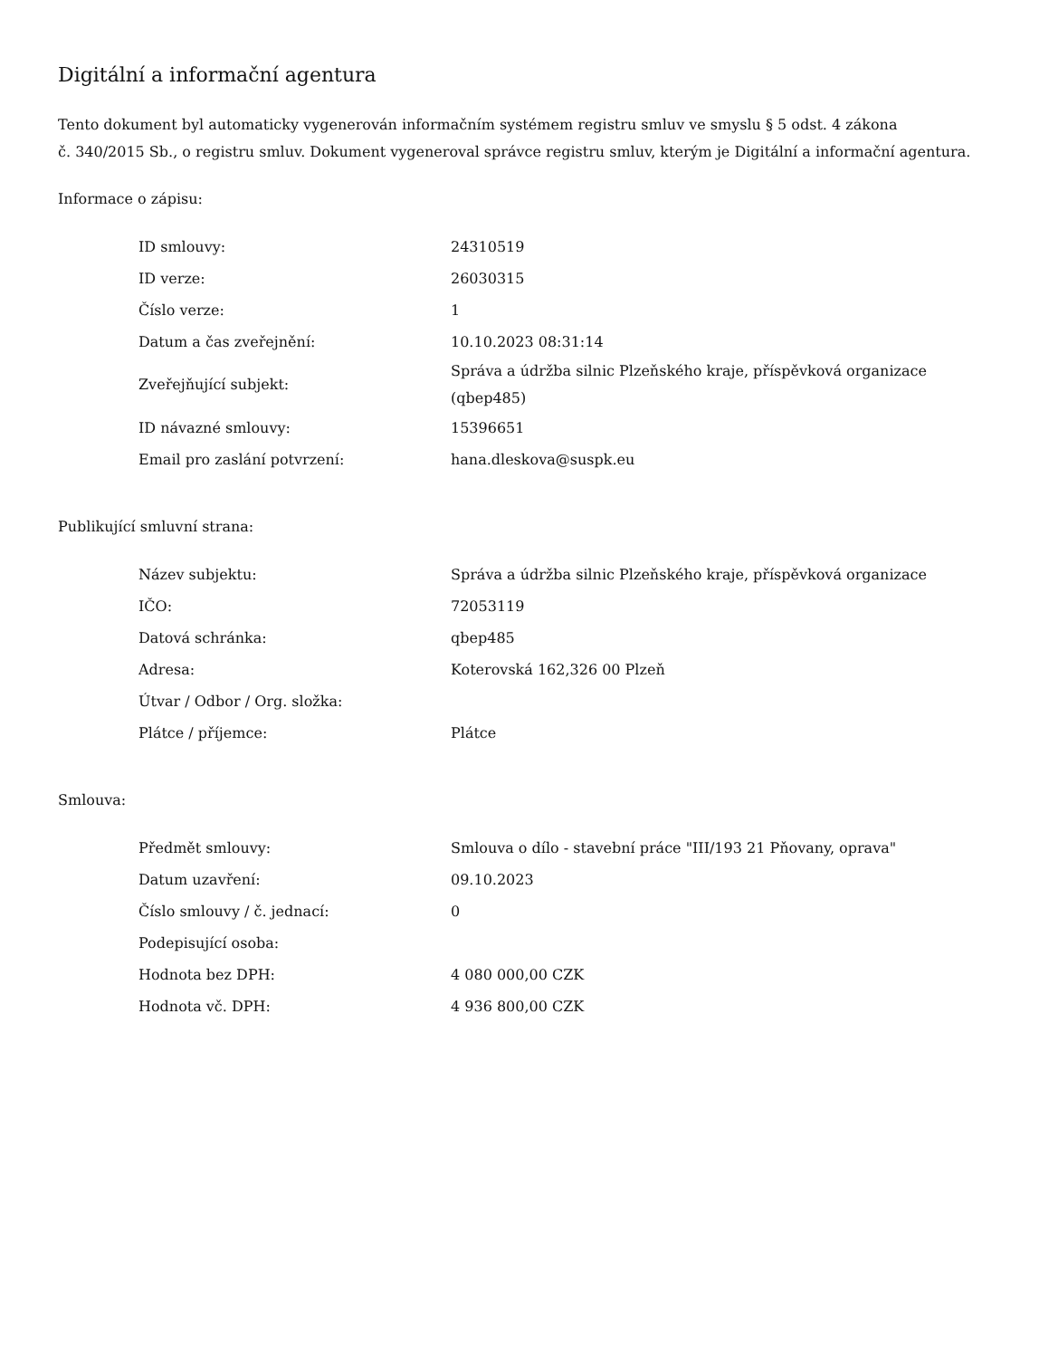Digitální a informační agentura
Tento dokument byl automaticky vygenerován informačním systémem registru smluv ve smyslu § 5 odst. 4 zákona
č. 340/2015 Sb., o registru smluv. Dokument vygeneroval správce registru smluv, kterým je Digitální a informační agentura.
Informace o zápisu:
| ID smlouvy: | 24310519 |
| ID verze: | 26030315 |
| Číslo verze: | 1 |
| Datum a čas zveřejnění: | 10.10.2023 08:31:14 |
| Zveřejňující subjekt: | Správa a údržba silnic Plzeňského kraje, příspěvková organizace (qbep485) |
| ID návazné smlouvy: | 15396651 |
| Email pro zaslání potvrzení: | hana.dleskova@suspk.eu |
Publikující smluvní strana:
| Název subjektu: | Správa a údržba silnic Plzeňského kraje, příspěvková organizace |
| IČO: | 72053119 |
| Datová schránka: | qbep485 |
| Adresa: | Koterovská 162,326 00 Plzeň |
| Útvar / Odbor / Org. složka: | |
| Plátce / příjemce: | Plátce |
Smlouva:
| Předmět smlouvy: | Smlouva o dílo - stavební práce "III/193 21 Pňovany, oprava" |
| Datum uzavření: | 09.10.2023 |
| Číslo smlouvy / č. jednací: | 0 |
| Podepisující osoba: | |
| Hodnota bez DPH: | 4 080 000,00 CZK |
| Hodnota vč. DPH: | 4 936 800,00 CZK |